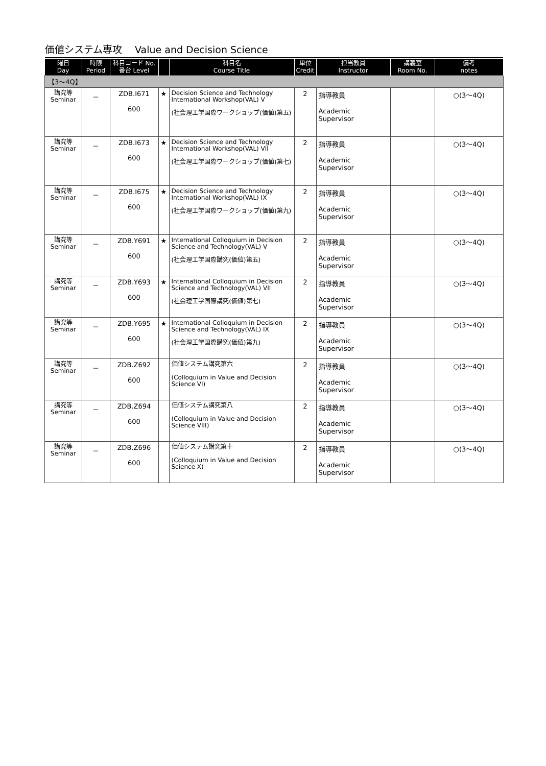価値システム専攻　 Value and Decision Science
| 曜日 Day | 時限 Period | 科目コード No. 番台 Level | | 科目名 Course Title | 単位 Credit | 担当教員 Instructor | 講義室 Room No. | 備考 notes |
| --- | --- | --- | --- | --- | --- | --- | --- | --- |
| 【3～4Q】 | | | | | | | | |
| 講究等 Seminar | － | ZDB.I671 600 | ★ | Decision Science and Technology International Workshop(VAL) V (社会理工学国際ワークショップ(価値)第五) | 2 | 指導教員 Academic Supervisor | | ○(3～4Q) |
| 講究等 Seminar | － | ZDB.I673 600 | ★ | Decision Science and Technology International Workshop(VAL) VII (社会理工学国際ワークショップ(価値)第七) | 2 | 指導教員 Academic Supervisor | | ○(3～4Q) |
| 講究等 Seminar | － | ZDB.I675 600 | ★ | Decision Science and Technology International Workshop(VAL) IX (社会理工学国際ワークショップ(価値)第九) | 2 | 指導教員 Academic Supervisor | | ○(3～4Q) |
| 講究等 Seminar | － | ZDB.Y691 600 | ★ | International Colloquium in Decision Science and Technology(VAL) V (社会理工学国際講究(価値)第五) | 2 | 指導教員 Academic Supervisor | | ○(3～4Q) |
| 講究等 Seminar | － | ZDB.Y693 600 | ★ | International Colloquium in Decision Science and Technology(VAL) VII (社会理工学国際講究(価値)第七) | 2 | 指導教員 Academic Supervisor | | ○(3～4Q) |
| 講究等 Seminar | － | ZDB.Y695 600 | ★ | International Colloquium in Decision Science and Technology(VAL) IX (社会理工学国際講究(価値)第九) | 2 | 指導教員 Academic Supervisor | | ○(3～4Q) |
| 講究等 Seminar | － | ZDB.Z692 600 | | 価値システム講究第六 (Colloquium in Value and Decision Science VI) | 2 | 指導教員 Academic Supervisor | | ○(3～4Q) |
| 講究等 Seminar | － | ZDB.Z694 600 | | 価値システム講究第八 (Colloquium in Value and Decision Science VIII) | 2 | 指導教員 Academic Supervisor | | ○(3～4Q) |
| 講究等 Seminar | － | ZDB.Z696 600 | | 価値システム講究第十 (Colloquium in Value and Decision Science X) | 2 | 指導教員 Academic Supervisor | | ○(3～4Q) |